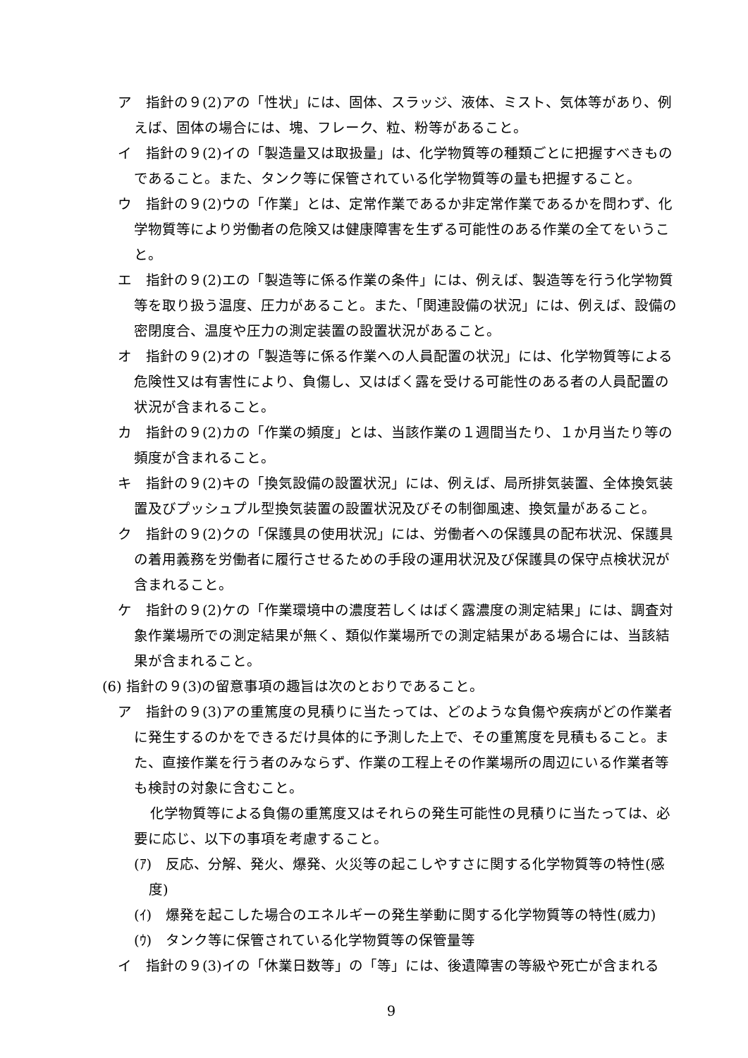ア　指針の９(2)アの「性状」には、固体、スラッジ、液体、ミスト、気体等があり、例えば、固体の場合には、塊、フレーク、粒、粉等があること。
イ　指針の９(2)イの「製造量又は取扱量」は、化学物質等の種類ごとに把握すべきものであること。また、タンク等に保管されている化学物質等の量も把握すること。
ウ　指針の９(2)ウの「作業」とは、定常作業であるか非定常作業であるかを問わず、化学物質等により労働者の危険又は健康障害を生ずる可能性のある作業の全てをいうこと。
エ　指針の９(2)エの「製造等に係る作業の条件」には、例えば、製造等を行う化学物質等を取り扱う温度、圧力があること。また、「関連設備の状況」には、例えば、設備の密閉度合、温度や圧力の測定装置の設置状況があること。
オ　指針の９(2)オの「製造等に係る作業への人員配置の状況」には、化学物質等による危険性又は有害性により、負傷し、又はばく露を受ける可能性のある者の人員配置の状況が含まれること。
カ　指針の９(2)カの「作業の頻度」とは、当該作業の１週間当たり、１か月当たり等の頻度が含まれること。
キ　指針の９(2)キの「換気設備の設置状況」には、例えば、局所排気装置、全体換気装置及びプッシュプル型換気装置の設置状況及びその制御風速、換気量があること。
ク　指針の９(2)クの「保護具の使用状況」には、労働者への保護具の配布状況、保護具の着用義務を労働者に履行させるための手段の運用状況及び保護具の保守点検状況が含まれること。
ケ　指針の９(2)ケの「作業環境中の濃度若しくはばく露濃度の測定結果」には、調査対象作業場所での測定結果が無く、類似作業場所での測定結果がある場合には、当該結果が含まれること。
(6) 指針の９(3)の留意事項の趣旨は次のとおりであること。
ア　指針の９(3)アの重篤度の見積りに当たっては、どのような負傷や疾病がどの作業者に発生するのかをできるだけ具体的に予測した上で、その重篤度を見積もること。また、直接作業を行う者のみならず、作業の工程上その作業場所の周辺にいる作業者等も検討の対象に含むこと。
化学物質等による負傷の重篤度又はそれらの発生可能性の見積りに当たっては、必要に応じ、以下の事項を考慮すること。
(ｱ)　反応、分解、発火、爆発、火災等の起こしやすさに関する化学物質等の特性(感度)
(ｲ)　爆発を起こした場合のエネルギーの発生挙動に関する化学物質等の特性(威力)
(ｳ)　タンク等に保管されている化学物質等の保管量等
イ　指針の９(3)イの「休業日数等」の「等」には、後遺障害の等級や死亡が含まれる
9